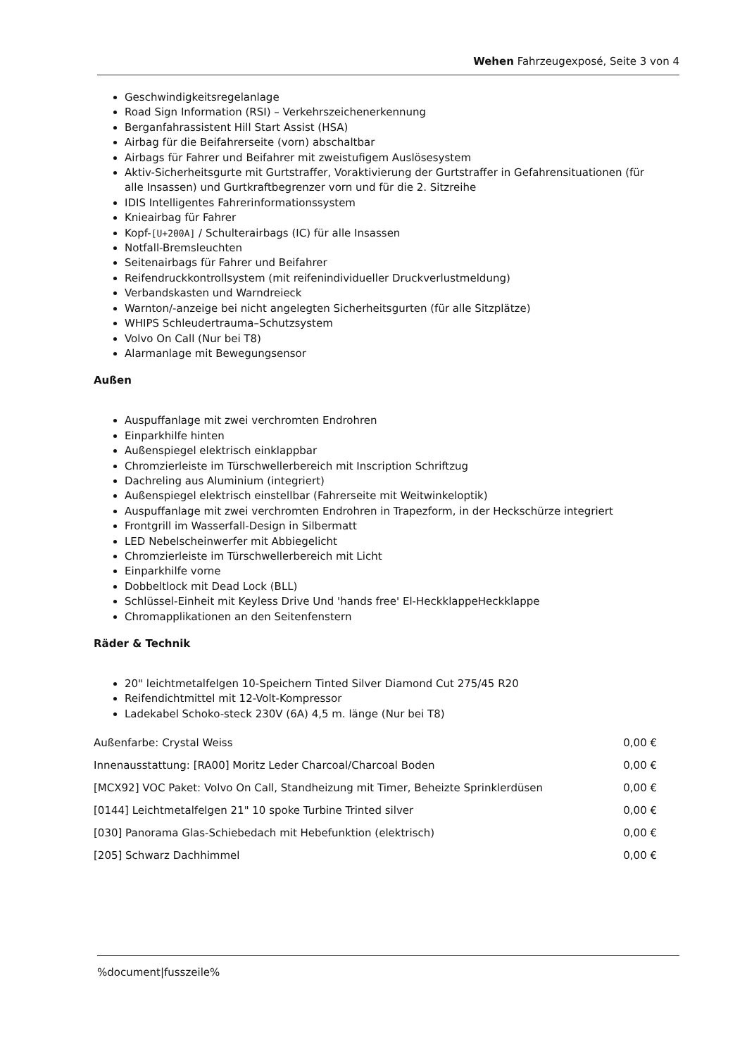Wehen Fahrzeugexposé, Seite 3 von 4
Geschwindigkeitsregelanlage
Road Sign Information (RSI) – Verkehrszeichenerkennung
Berganfahrassistent Hill Start Assist (HSA)
Airbag für die Beifahrerseite (vorn) abschaltbar
Airbags für Fahrer und Beifahrer mit zweistufigem Auslösesystem
Aktiv-Sicherheitsgurte mit Gurtstraffer, Voraktivierung der Gurtstraffer in Gefahrensituationen (für alle Insassen) und Gurtkraftbegrenzer vorn und für die 2. Sitzreihe
IDIS Intelligentes Fahrerinformationssystem
Knieairbag für Fahrer
Kopf-[U+200A] / Schulterairbags (IC) für alle Insassen
Notfall-Bremsleuchten
Seitenairbags für Fahrer und Beifahrer
Reifendruckkontrollsystem (mit reifenindividueller Druckverlustmeldung)
Verbandskasten und Warndreieck
Warnton/-anzeige bei nicht angelegten Sicherheitsgurten (für alle Sitzplätze)
WHIPS Schleudertrauma–Schutzsystem
Volvo On Call (Nur bei T8)
Alarmanlage mit Bewegungsensor
Außen
Auspuffanlage mit zwei verchromten Endrohren
Einparkhilfe hinten
Außenspiegel elektrisch einklappbar
Chromzierleiste im Türschwellerbereich mit Inscription Schriftzug
Dachreling aus Aluminium (integriert)
Außenspiegel elektrisch einstellbar (Fahrerseite mit Weitwinkeloptik)
Auspuffanlage mit zwei verchromten Endrohren in Trapezform, in der Heckschürze integriert
Frontgrill im Wasserfall-Design in Silbermatt
LED Nebelscheinwerfer mit Abbiegelicht
Chromzierleiste im Türschwellerbereich mit Licht
Einparkhilfe vorne
Dobbeltlock mit Dead Lock (BLL)
Schlüssel-Einheit mit Keyless Drive Und 'hands free' El-HeckklappeHeckklappe
Chromapplikationen an den Seitenfenstern
Räder & Technik
20" leichtmetalfelgen 10-Speichern Tinted Silver Diamond Cut 275/45 R20
Reifendichtmittel mit 12-Volt-Kompressor
Ladekabel Schoko-steck 230V (6A) 4,5 m. länge (Nur bei T8)
| Außenfarbe: Crystal Weiss | 0,00 € |
| Innenausstattung: [RA00] Moritz Leder Charcoal/Charcoal Boden | 0,00 € |
| [MCX92] VOC Paket: Volvo On Call, Standheizung mit Timer, Beheizte Sprinklerdüsen | 0,00 € |
| [0144] Leichtmetalfelgen 21" 10 spoke Turbine Trinted silver | 0,00 € |
| [030] Panorama Glas-Schiebedach mit Hebefunktion (elektrisch) | 0,00 € |
| [205] Schwarz Dachhimmel | 0,00 € |
%document|fusszeile%